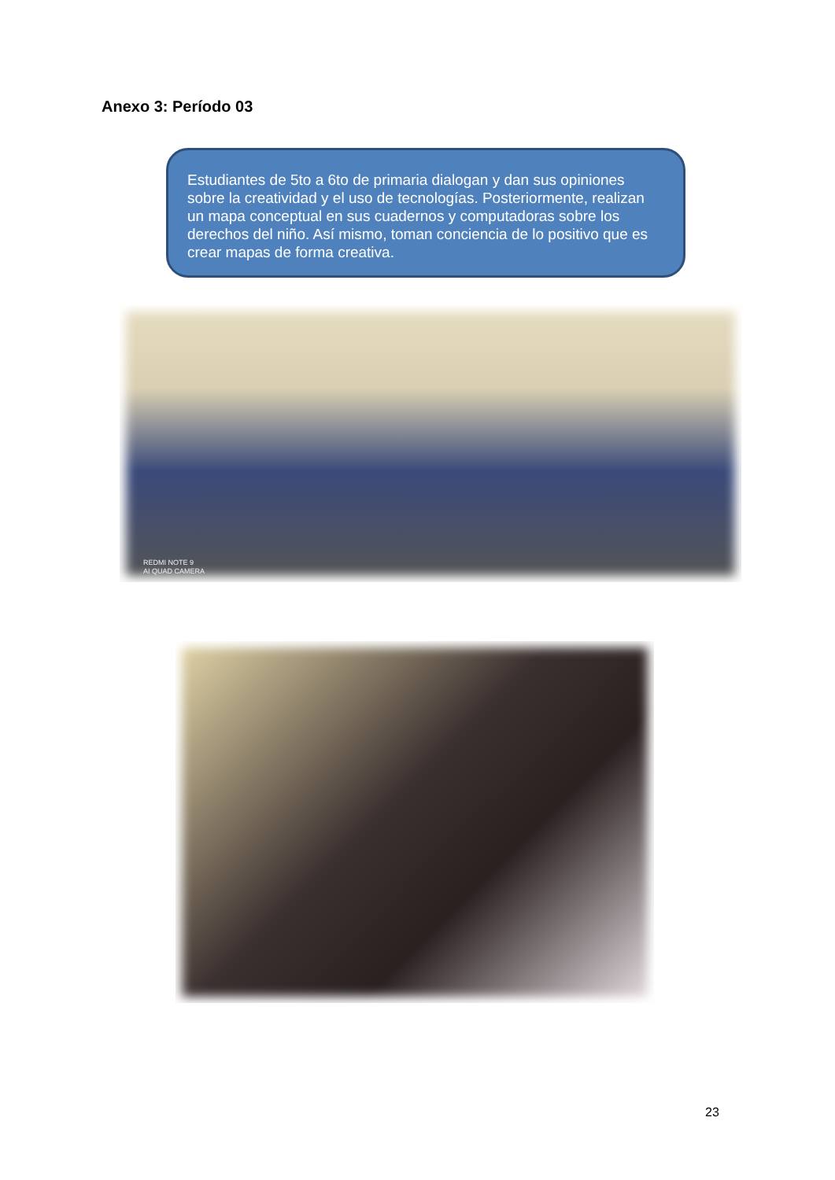Anexo 3: Período 03
Estudiantes de 5to a 6to de primaria dialogan y dan sus opiniones sobre la creatividad y el uso de tecnologías. Posteriormente, realizan un mapa conceptual en sus cuadernos y computadoras sobre los derechos del niño. Así mismo, toman conciencia de lo positivo que es crear mapas de forma creativa.
REDMI NOTE 9
AI QUAD CAMERA
23